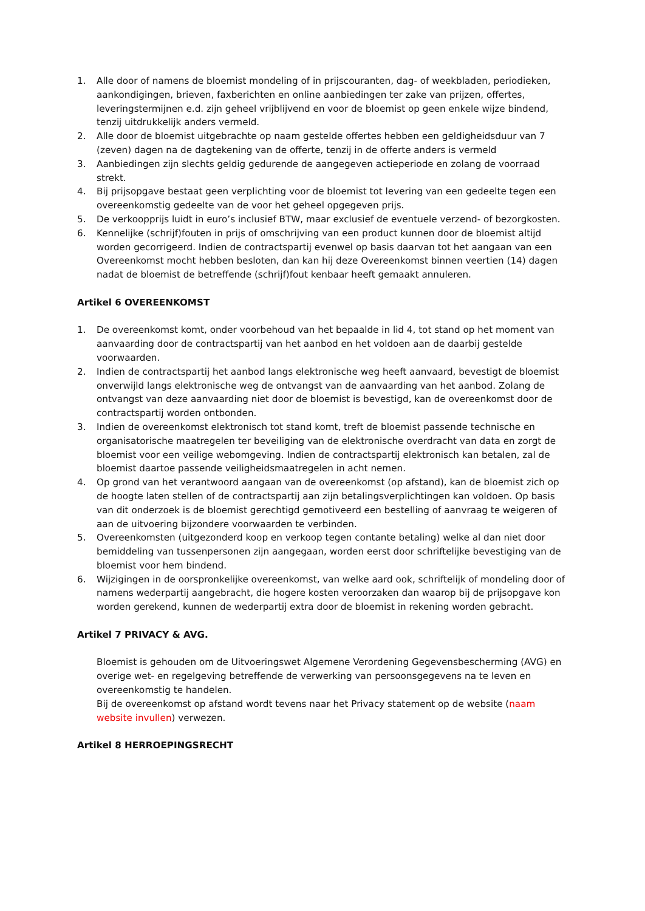1. Alle door of namens de bloemist mondeling of in prijscouranten, dag- of weekbladen, periodieken, aankondigingen, brieven, faxberichten en online aanbiedingen ter zake van prijzen, offertes, leveringstermijnen e.d. zijn geheel vrijblijvend en voor de bloemist op geen enkele wijze bindend, tenzij uitdrukkelijk anders vermeld.
2. Alle door de bloemist uitgebrachte op naam gestelde offertes hebben een geldigheidsduur van 7 (zeven) dagen na de dagtekening van de offerte, tenzij in de offerte anders is vermeld
3. Aanbiedingen zijn slechts geldig gedurende de aangegeven actieperiode en zolang de voorraad strekt.
4. Bij prijsopgave bestaat geen verplichting voor de bloemist tot levering van een gedeelte tegen een overeenkomstig gedeelte van de voor het geheel opgegeven prijs.
5. De verkoopprijs luidt in euro’s inclusief BTW, maar exclusief de eventuele verzend- of bezorgkosten.
6. Kennelijke (schrijf)fouten in prijs of omschrijving van een product kunnen door de bloemist altijd worden gecorrigeerd. Indien de contractspartij evenwel op basis daarvan tot het aangaan van een Overeenkomst mocht hebben besloten, dan kan hij deze Overeenkomst binnen veertien (14) dagen nadat de bloemist de betreffende (schrijf)fout kenbaar heeft gemaakt annuleren.
Artikel 6 OVEREENKOMST
1. De overeenkomst komt, onder voorbehoud van het bepaalde in lid 4, tot stand op het moment van aanvaarding door de contractspartij van het aanbod en het voldoen aan de daarbij gestelde voorwaarden.
2. Indien de contractspartij het aanbod langs elektronische weg heeft aanvaard, bevestigt de bloemist onverwijld langs elektronische weg de ontvangst van de aanvaarding van het aanbod. Zolang de ontvangst van deze aanvaarding niet door de bloemist is bevestigd, kan de overeenkomst door de contractspartij worden ontbonden.
3. Indien de overeenkomst elektronisch tot stand komt, treft de bloemist passende technische en organisatorische maatregelen ter beveiliging van de elektronische overdracht van data en zorgt de bloemist voor een veilige webomgeving. Indien de contractspartij elektronisch kan betalen, zal de bloemist daartoe passende veiligheidsmaatregelen in acht nemen.
4. Op grond van het verantwoord aangaan van de overeenkomst (op afstand), kan de bloemist zich op de hoogte laten stellen of de contractspartij aan zijn betalingsverplichtingen kan voldoen. Op basis van dit onderzoek is de bloemist gerechtigd gemotiveerd een bestelling of aanvraag te weigeren of aan de uitvoering bijzondere voorwaarden te verbinden.
5. Overeenkomsten (uitgezonderd koop en verkoop tegen contante betaling) welke al dan niet door bemiddeling van tussenpersonen zijn aangegaan, worden eerst door schriftelijke bevestiging van de bloemist voor hem bindend.
6. Wijzigingen in de oorspronkelijke overeenkomst, van welke aard ook, schriftelijk of mondeling door of namens wederpartij aangebracht, die hogere kosten veroorzaken dan waarop bij de prijsopgave kon worden gerekend, kunnen de wederpartij extra door de bloemist in rekening worden gebracht.
Artikel 7 PRIVACY & AVG.
Bloemist is gehouden om de Uitvoeringswet Algemene Verordening Gegevensbescherming (AVG) en overige wet- en regelgeving betreffende de verwerking van persoonsgegevens na te leven en overeenkomstig te handelen.
Bij de overeenkomst op afstand wordt tevens naar het Privacy statement op de website (naam website invullen) verwezen.
Artikel 8 HERROEPINGSRECHT